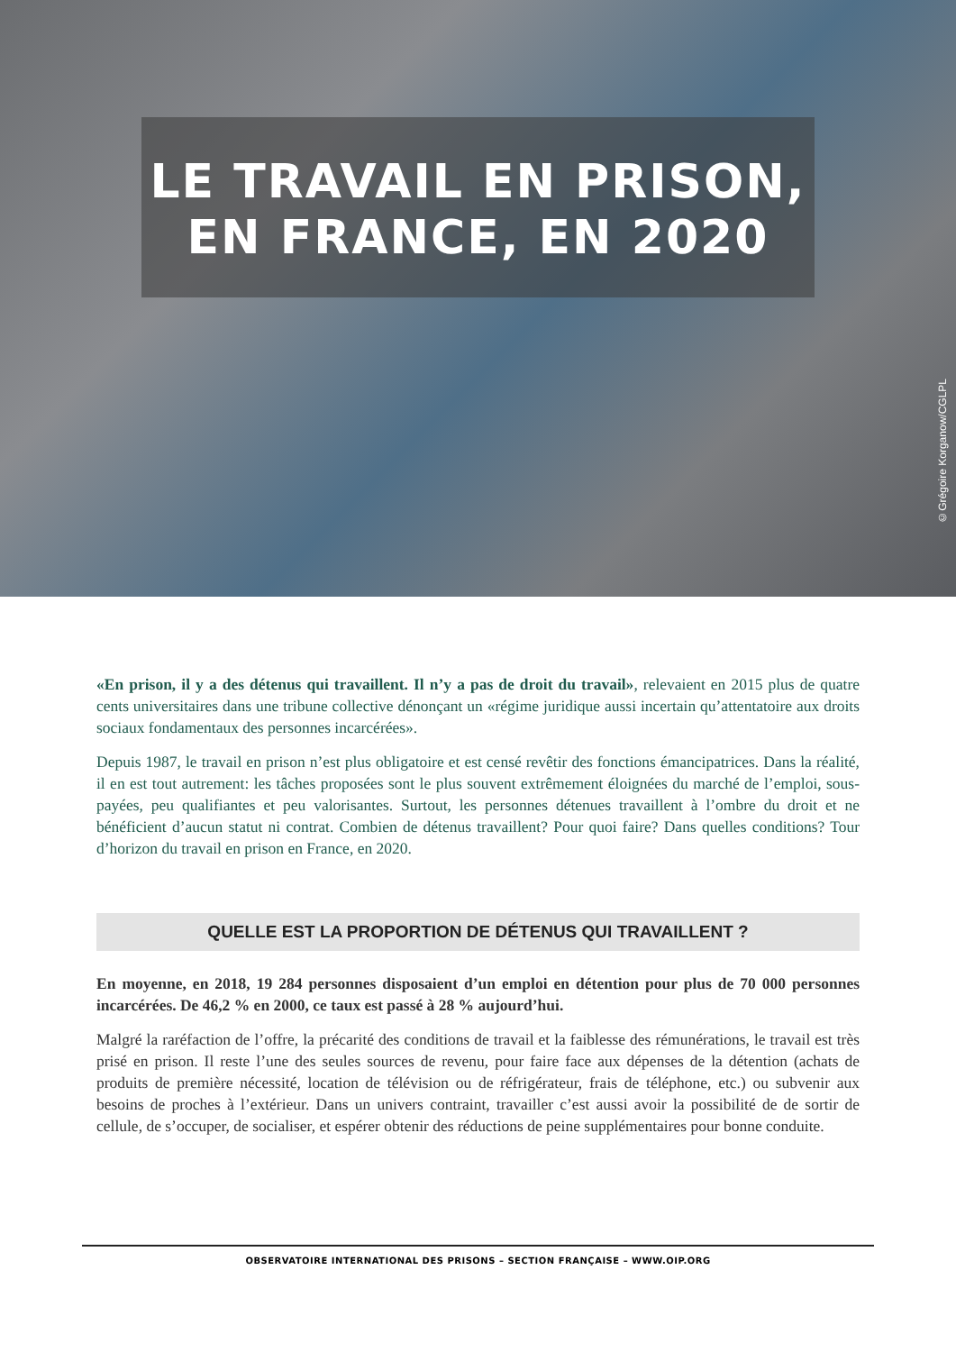LE TRAVAIL EN PRISON,
EN FRANCE, EN 2020
©Grégoire Korganow/CGLPL
«En prison, il y a des détenus qui travaillent. Il n’y a pas de droit du travail», relevaient en 2015 plus de quatre cents universitaires dans une tribune collective dénonçant un «régime juridique aussi incertain qu’attentatoire aux droits sociaux fondamentaux des personnes incarcérées».
Depuis 1987, le travail en prison n’est plus obligatoire et est censé revêtir des fonctions émancipatrices. Dans la réalité, il en est tout autrement: les tâches proposées sont le plus souvent extrêmement éloignées du marché de l’emploi, sous-payées, peu qualifiantes et peu valorisantes. Surtout, les personnes détenues travaillent à l’ombre du droit et ne bénéficient d’aucun statut ni contrat. Combien de détenus travaillent? Pour quoi faire? Dans quelles conditions? Tour d’horizon du travail en prison en France, en 2020.
QUELLE EST LA PROPORTION DE DÉTENUS QUI TRAVAILLENT ?
En moyenne, en 2018, 19 284 personnes disposaient d’un emploi en détention pour plus de 70 000 personnes incarcérées. De 46,2 % en 2000, ce taux est passé à 28 % aujourd’hui.
Malgré la raréfaction de l’offre, la précarité des conditions de travail et la faiblesse des rémunérations, le travail est très prisé en prison. Il reste l’une des seules sources de revenu, pour faire face aux dépenses de la détention (achats de produits de première nécessité, location de télévision ou de réfrigérateur, frais de téléphone, etc.) ou subvenir aux besoins de proches à l’extérieur. Dans un univers contraint, travailler c’est aussi avoir la possibilité de de sortir de cellule, de s’occuper, de socialiser, et espérer obtenir des réductions de peine supplémentaires pour bonne conduite.
OBSERVATOIRE INTERNATIONAL DES PRISONS – SECTION FRANÇAISE – WWW.OIP.ORG